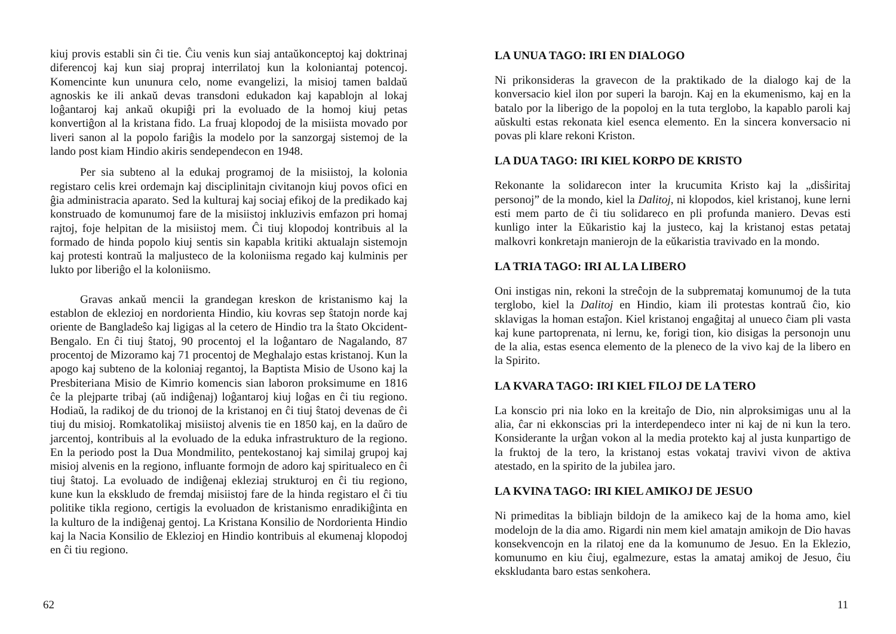kiuj provis establi sin ĉi tie. Ĉiu venis kun siaj antaŭkonceptoj kaj doktrinaj diferencoj kaj kun siaj propraj interrilatoj kun la koloniantaj potencoj. Komencinte kun ununura celo, nome evangelizi, la misioj tamen baldaŭ agnoskis ke ili ankaŭ devas transdoni edukadon kaj kapablojn al lokaj loĝantaroj kaj ankaŭ okupiĝi pri la evoluado de la homoj kiuj petas konvertiĝon al la kristana fido. La fruaj klopodoj de la misiista movado por liveri sanon al la popolo fariĝis la modelo por la sanzorgaj sistemoj de la lando post kiam Hindio akiris sendependecon en 1948.
Per sia subteno al la edukaj programoj de la misiistoj, la kolonia registaro celis krei ordemajn kaj disciplinitajn civitanojn kiuj povos ofici en ĝia administracia aparato. Sed la kulturaj kaj sociaj efikoj de la predikado kaj konstruado de komunumoj fare de la misiistoj inkluzivis emfazon pri homaj rajtoj, foje helpitan de la misiistoj mem. Ĉi tiuj klopodoj kontribuis al la formado de hinda popolo kiuj sentis sin kapabla kritiki aktualajn sistemojn kaj protesti kontraŭ la maljusteco de la koloniisma regado kaj kulminis per lukto por liberiĝo el la koloniismo.
Gravas ankaŭ mencii la grandegan kreskon de kristanismo kaj la establon de eklezioj en nordorienta Hindio, kiu kovras sep ŝtatojn norde kaj oriente de Bangladeŝo kaj ligigas al la cetero de Hindio tra la ŝtato Okcident-Bengalo. En ĉi tiuj ŝtatoj, 90 procentoj el la loĝantaro de Nagalando, 87 procentoj de Mizoramo kaj 71 procentoj de Meghalajo estas kristanoj. Kun la apogo kaj subteno de la koloniaj regantoj, la Baptista Misio de Usono kaj la Presbiteriana Misio de Kimrio komencis sian laboron proksimume en 1816 ĉe la plejparte tribaj (aŭ indiĝenaj) loĝantaroj kiuj loĝas en ĉi tiu regiono. Hodiaŭ, la radikoj de du trionoj de la kristanoj en ĉi tiuj ŝtatoj devenas de ĉi tiuj du misioj. Romkatolikaj misiistoj alvenis tie en 1850 kaj, en la daŭro de jarcentoj, kontribuis al la evoluado de la eduka infrastrukturo de la regiono. En la periodo post la Dua Mondmilito, pentekostanoj kaj similaj grupoj kaj misioj alvenis en la regiono, influante formojn de adoro kaj spiritualeco en ĉi tiuj ŝtatoj. La evoluado de indiĝenaj ekleziaj strukturoj en ĉi tiu regiono, kune kun la ekskludo de fremdaj misiistoj fare de la hinda registaro el ĉi tiu politike tikla regiono, certigis la evoluadon de kristanismo enradikiĝinta en la kulturo de la indiĝenaj gentoj. La Kristana Konsilio de Nordorienta Hindio kaj la Nacia Konsilio de Eklezioj en Hindio kontribuis al ekumenaj klopodoj en ĉi tiu regiono.
62
LA UNUA TAGO: IRI EN DIALOGO
Ni prikonsideras la gravecon de la praktikado de la dialogo kaj de la konversacio kiel ilon por superi la barojn. Kaj en la ekumenismo, kaj en la batalo por la liberigo de la popoloj en la tuta terglobo, la kapablo paroli kaj aŭskulti estas rekonata kiel esenca elemento. En la sincera konversacio ni povas pli klare rekoni Kriston.
LA DUA TAGO: IRI KIEL KORPO DE KRISTO
Rekonante la solidarecon inter la krucumita Kristo kaj la „disŝiritaj personoj” de la mondo, kiel la Dalitoj, ni klopodos, kiel kristanoj, kune lerni esti mem parto de ĉi tiu solidareco en pli profunda maniero. Devas esti kunligo inter la Eŭkaristio kaj la justeco, kaj la kristanoj estas petataj malkovri konkretajn manierojn de la eŭkaristia travivado en la mondo.
LA TRIA TAGO: IRI AL LA LIBERO
Oni instigas nin, rekoni la streĉojn de la subpremataj komunumoj de la tuta terglobo, kiel la Dalitoj en Hindio, kiam ili protestas kontraŭ ĉio, kio sklavigas la homan estaĵon. Kiel kristanoj engaĝitaj al unueco ĉiam pli vasta kaj kune partoprenata, ni lernu, ke, forigi tion, kio disigas la personojn unu de la alia, estas esenca elemento de la pleneco de la vivo kaj de la libero en la Spirito.
LA KVARA TAGO: IRI KIEL FILOJ DE LA TERO
La konscio pri nia loko en la kreitaĵo de Dio, nin alproksimigas unu al la alia, ĉar ni ekkonscias pri la interdependeco inter ni kaj de ni kun la tero. Konsiderante la urĝan vokon al la media protekto kaj al justa kunpartigo de la fruktoj de la tero, la kristanoj estas vokataj travivi vivon de aktiva atestado, en la spirito de la jubilea jaro.
LA KVINA TAGO: IRI KIEL AMIKOJ DE JESUO
Ni primeditas la bibliajn bildojn de la amikeco kaj de la homa amo, kiel modelojn de la dia amo. Rigardi nin mem kiel amatajn amikojn de Dio havas konsekvencojn en la rilatoj ene da la komunumo de Jesuo. En la Eklezio, komunumo en kiu ĉiuj, egalmezure, estas la amataj amikoj de Jesuo, ĉiu ekskludanta baro estas senkohera.
11